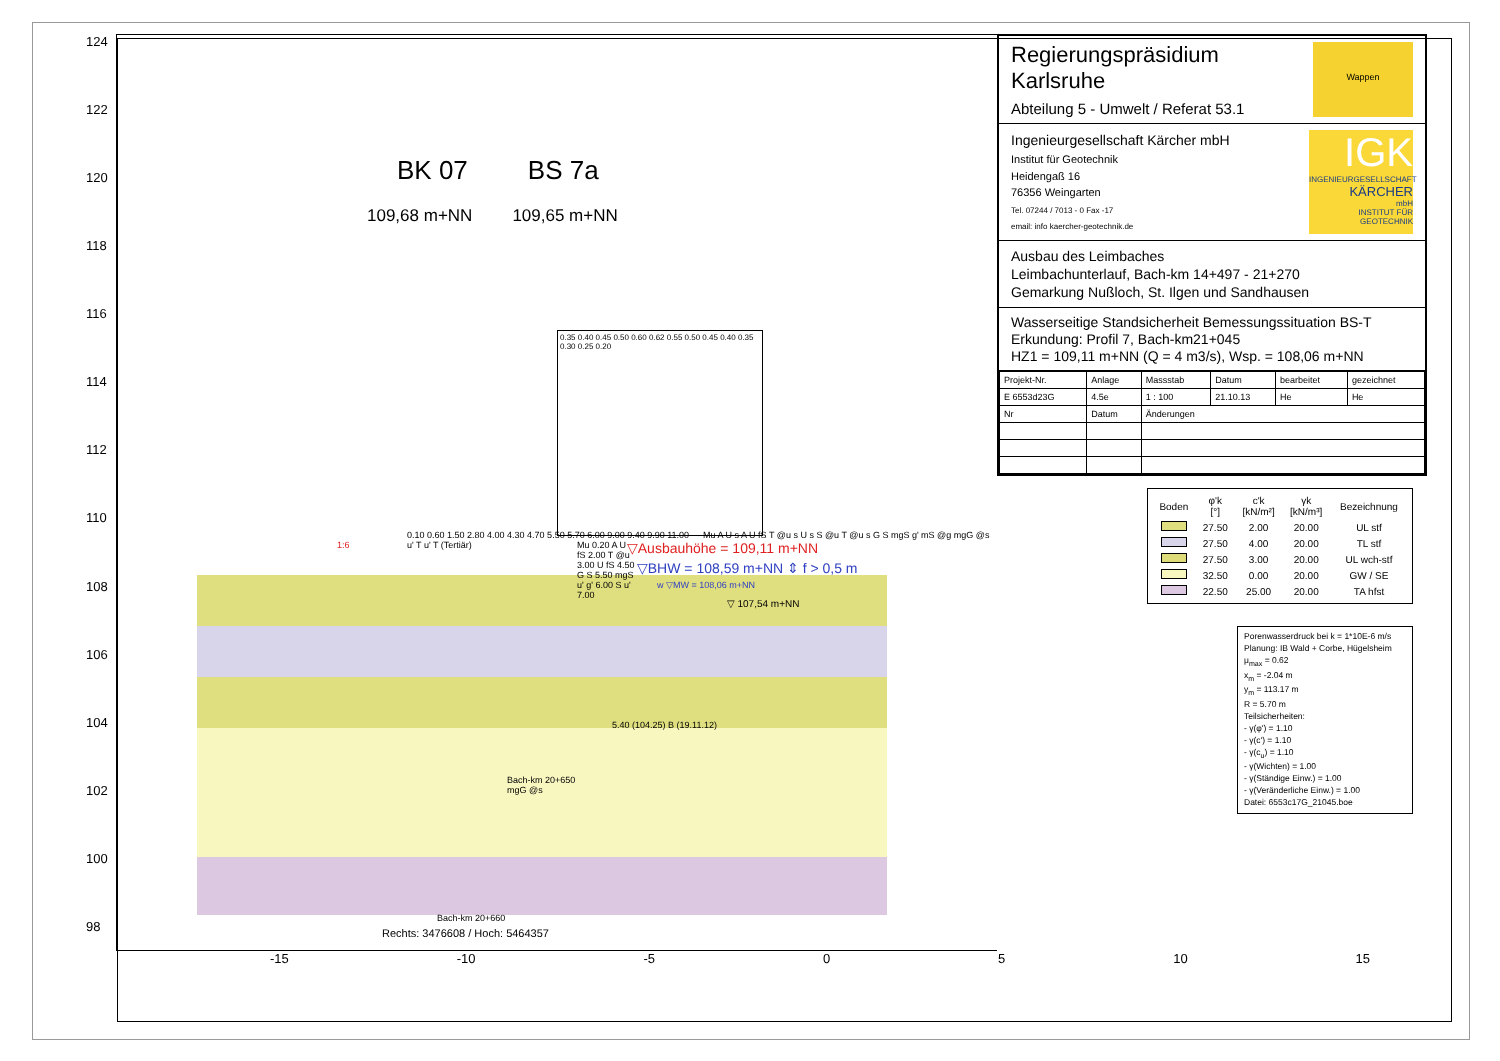124
122
120
118
116
114
112
110
108
106
104
102
100
98
BK 07 BS 7a
109,68 m+NN 109,65 m+NN
0.35 0.40 0.45 0.50 0.60 0.62 0.55 0.50 0.45 0.40 0.35 0.30 0.25 0.20
▽Ausbauhöhe = 109,11 m+NN
▽BHW = 108,59 m+NN ⇕ f > 0,5 m
w ▽MW = 108,06 m+NN
▽ 107,54 m+NN
1:6
0.10 0.60 1.50 2.80 4.00 4.30 4.70 5.50 5.70 6.00 9.00 9.40 9.90 11.00 — Mu A U s A U fS T @u s U s S @u T @u s G S mgS g' mS @g mgG @s u' T u' T (Tertiär)
Mu 0.20 A U fS 2.00 T @u 3.00 U fS 4.50 G S 5.50 mgS u' g' 6.00 S u' 7.00
5.40 (104.25) B (19.11.12)
Bach-km 20+650
mgG @s
Bach-km 20+660
Rechts: 3476608 / Hoch: 5464357
Regierungspräsidium
Karlsruhe
Abteilung 5 - Umwelt / Referat 53.1
Wappen
Ingenieurgesellschaft Kärcher mbH
Institut für Geotechnik
Heidengaß 16
76356 Weingarten
Tel. 07244 / 7013 - 0 Fax -17
email: info kaercher-geotechnik.de
IGK
INGENIEURGESELLSCHAFT
KÄRCHER
mbH
INSTITUT FÜR GEOTECHNIK
Ausbau des Leimbaches
Leimbachunterlauf, Bach-km 14+497 - 21+270
Gemarkung Nußloch, St. Ilgen und Sandhausen
Wasserseitige Standsicherheit Bemessungssituation BS-T
Erkundung: Profil 7, Bach-km21+045
HZ1 = 109,11 m+NN (Q = 4 m3/s), Wsp. = 108,06 m+NN
| Projekt-Nr. | Anlage | Massstab | Datum | bearbeitet | gezeichnet |
| --- | --- | --- | --- | --- | --- |
| E 6553d23G | 4.5e | 1 : 100 | 21.10.13 | He | He |
| Nr | Datum | Änderungen | | | |
| Boden | φ'k [°] | c'k [kN/m²] | γk [kN/m³] | Bezeichnung |
| --- | --- | --- | --- | --- |
| | 27.50 | 2.00 | 20.00 | UL stf |
| | 27.50 | 4.00 | 20.00 | TL stf |
| | 27.50 | 3.00 | 20.00 | UL wch-stf |
| | 32.50 | 0.00 | 20.00 | GW / SE |
| | 22.50 | 25.00 | 20.00 | TA hfst |
Porenwasserdruck bei k = 1*10E-6 m/s
Planung: IB Wald + Corbe, Hügelsheim
μ<sub>max</sub> = 0.62
x<sub>m</sub> = -2.04 m
y<sub>m</sub> = 113.17 m
R = 5.70 m
Teilsicherheiten:
- γ(φ') = 1.10
- γ(c') = 1.10
- γ(c<sub>u</sub>) = 1.10
- γ(Wichten) = 1.00
- γ(Ständige Einw.) = 1.00
- γ(Veränderliche Einw.) = 1.00
Datei: 6553c17G_21045.boe
-15 -10 -5 0 5 10 15